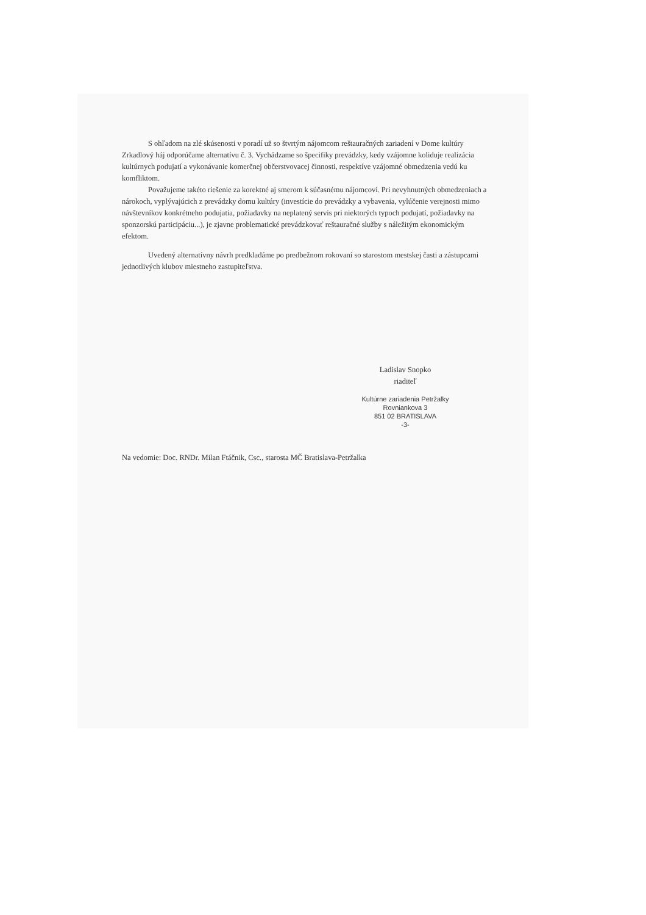S ohľadom na zlé skúsenosti v poradí už so štvrtým nájomcom reštauračných zariadení v Dome kultúry Zrkadlový háj odporúčame alternatívu č. 3. Vychádzame so špecifiky prevádzky, kedy vzájomne koliduje realizácia kultúrnych podujatí a vykonávanie komerčnej občerstvovacej činnosti, respektíve vzájomné obmedzenia vedú ku komfliktom.
Považujeme takéto riešenie za korektné aj smerom k súčasnému nájomcovi. Pri nevyhnutných obmedzeniach a nárokoch, vyplývajúcich z prevádzky domu kultúry (investície do prevádzky a vybavenia, vylúčenie verejnosti mimo návštevníkov konkrétneho podujatia, požiadavky na neplatený servis pri niektorých typoch podujatí, požiadavky na sponzorskú participáciu...), je zjavne problematické prevádzkovať reštauračné služby s náležitým ekonomickým efektom.
Uvedený alternatívny návrh predkladáme po predbežnom rokovaní so starostom mestskej časti a zástupcami jednotlivých klubov miestneho zastupiteľstva.
Ladislav Snopko
riaditeľ
Kultúrne zariadenia Petržalky
Rovniankova 3
851 02 BRATISLAVA
-3-
Na vedomie: Doc. RNDr. Milan Ftáčnik, Csc., starosta MČ Bratislava-Petržalka